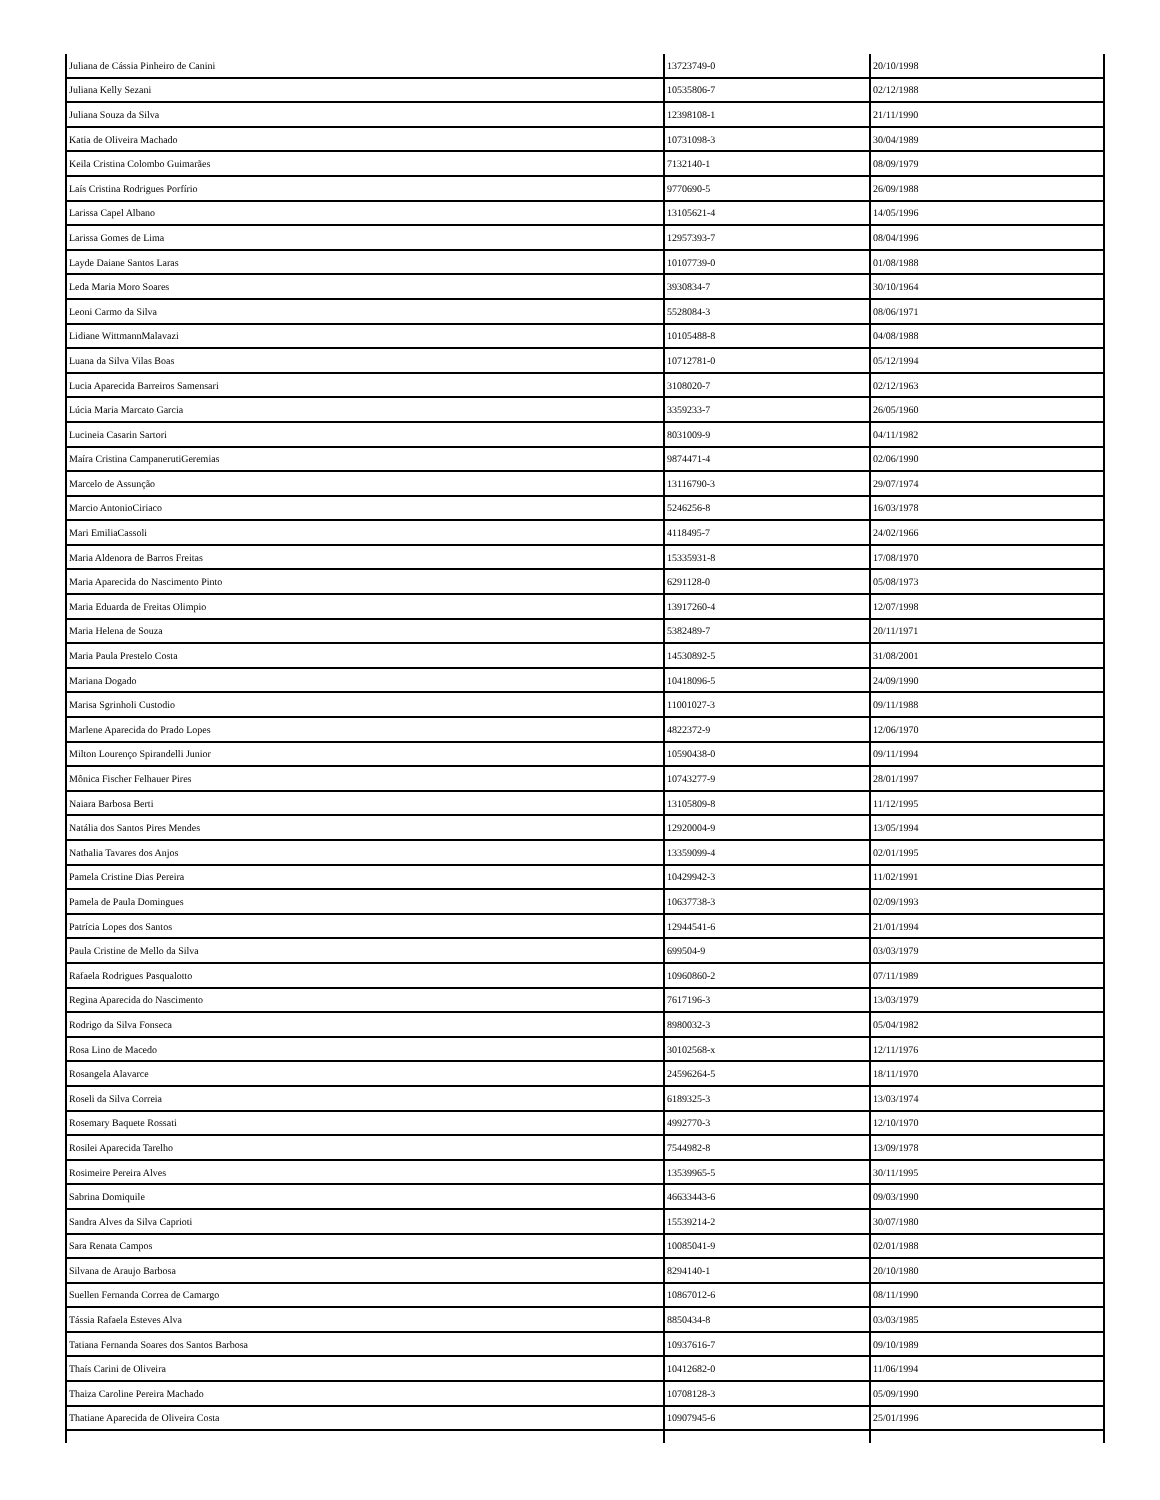| Juliana de Cássia Pinheiro de Canini | 13723749-0 | 20/10/1998 |
| Juliana Kelly Sezani | 10535806-7 | 02/12/1988 |
| Juliana Souza da Silva | 12398108-1 | 21/11/1990 |
| Katia de Oliveira Machado | 10731098-3 | 30/04/1989 |
| Keila Cristina Colombo Guimarães | 7132140-1 | 08/09/1979 |
| Laís Cristina Rodrigues Porfírio | 9770690-5 | 26/09/1988 |
| Larissa Capel Albano | 13105621-4 | 14/05/1996 |
| Larissa Gomes de Lima | 12957393-7 | 08/04/1996 |
| Layde Daiane Santos Laras | 10107739-0 | 01/08/1988 |
| Leda Maria Moro Soares | 3930834-7 | 30/10/1964 |
| Leoni Carmo da Silva | 5528084-3 | 08/06/1971 |
| Lidiane WittmannMalavazi | 10105488-8 | 04/08/1988 |
| Luana da Silva Vilas Boas | 10712781-0 | 05/12/1994 |
| Lucia Aparecida Barreiros Samensari | 3108020-7 | 02/12/1963 |
| Lúcia Maria Marcato Garcia | 3359233-7 | 26/05/1960 |
| Lucineia Casarin Sartori | 8031009-9 | 04/11/1982 |
| Maíra Cristina CampanerutiGeremias | 9874471-4 | 02/06/1990 |
| Marcelo de Assunção | 13116790-3 | 29/07/1974 |
| Marcio AntonioCiriaco | 5246256-8 | 16/03/1978 |
| Mari EmiliaCassoli | 4118495-7 | 24/02/1966 |
| Maria Aldenora de Barros Freitas | 15335931-8 | 17/08/1970 |
| Maria Aparecida do Nascimento Pinto | 6291128-0 | 05/08/1973 |
| Maria Eduarda de Freitas Olimpio | 13917260-4 | 12/07/1998 |
| Maria Helena de Souza | 5382489-7 | 20/11/1971 |
| Maria Paula Prestelo Costa | 14530892-5 | 31/08/2001 |
| Mariana Dogado | 10418096-5 | 24/09/1990 |
| Marisa Sgrinholi Custodio | 11001027-3 | 09/11/1988 |
| Marlene Aparecida do Prado Lopes | 4822372-9 | 12/06/1970 |
| Milton Lourenço Spirandelli Junior | 10590438-0 | 09/11/1994 |
| Mônica Fischer Felhauer Pires | 10743277-9 | 28/01/1997 |
| Naiara Barbosa Berti | 13105809-8 | 11/12/1995 |
| Natália dos Santos Pires Mendes | 12920004-9 | 13/05/1994 |
| Nathalia Tavares dos Anjos | 13359099-4 | 02/01/1995 |
| Pamela Cristine Dias Pereira | 10429942-3 | 11/02/1991 |
| Pamela de Paula Domingues | 10637738-3 | 02/09/1993 |
| Patrícia Lopes dos Santos | 12944541-6 | 21/01/1994 |
| Paula Cristine de Mello da Silva | 699504-9 | 03/03/1979 |
| Rafaela Rodrigues Pasqualotto | 10960860-2 | 07/11/1989 |
| Regina Aparecida do Nascimento | 7617196-3 | 13/03/1979 |
| Rodrigo da Silva Fonseca | 8980032-3 | 05/04/1982 |
| Rosa Lino de Macedo | 30102568-x | 12/11/1976 |
| Rosangela Alavarce | 24596264-5 | 18/11/1970 |
| Roseli da Silva Correia | 6189325-3 | 13/03/1974 |
| Rosemary Baquete Rossati | 4992770-3 | 12/10/1970 |
| Rosilei Aparecida Tarelho | 7544982-8 | 13/09/1978 |
| Rosimeire Pereira Alves | 13539965-5 | 30/11/1995 |
| Sabrina Domiquile | 46633443-6 | 09/03/1990 |
| Sandra Alves da Silva Caprioti | 15539214-2 | 30/07/1980 |
| Sara Renata Campos | 10085041-9 | 02/01/1988 |
| Silvana de Araujo Barbosa | 8294140-1 | 20/10/1980 |
| Suellen Fernanda Correa de Camargo | 10867012-6 | 08/11/1990 |
| Tássia Rafaela Esteves Alva | 8850434-8 | 03/03/1985 |
| Tatiana Fernanda Soares dos Santos Barbosa | 10937616-7 | 09/10/1989 |
| Thaís Carini de Oliveira | 10412682-0 | 11/06/1994 |
| Thaiza Caroline Pereira Machado | 10708128-3 | 05/09/1990 |
| Thatiane Aparecida de Oliveira Costa | 10907945-6 | 25/01/1996 |